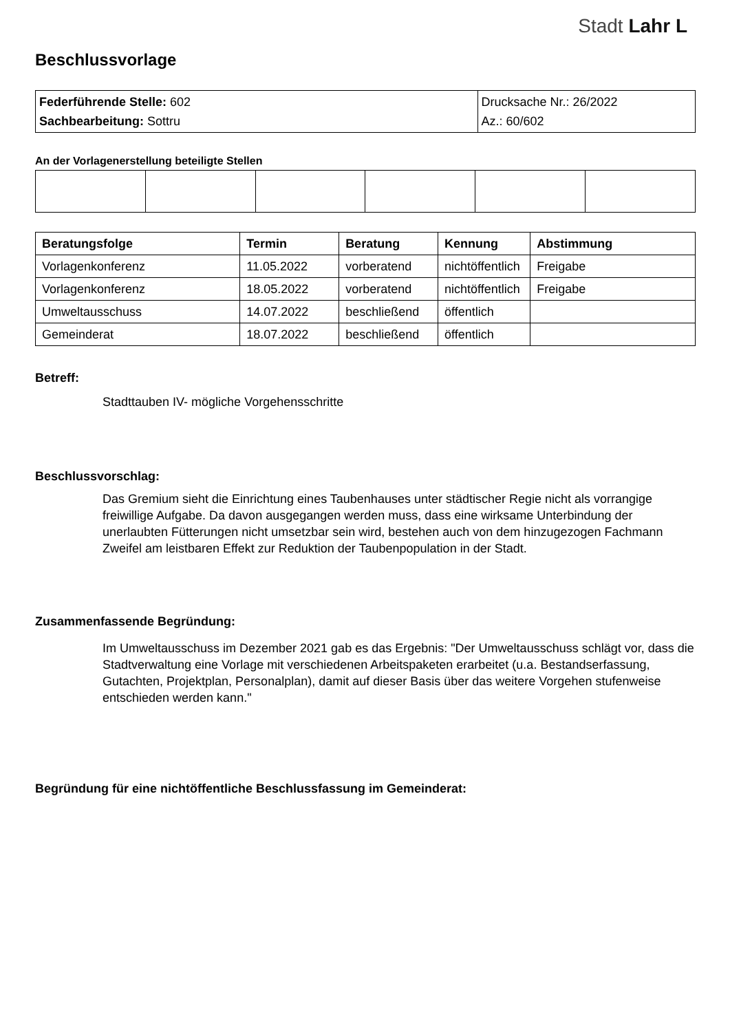Stadt Lahr L
Beschlussvorlage
| Federführende Stelle: 602 Sachbearbeitung: Sottru | Drucksache Nr.: 26/2022 Az.: 60/602 |
An der Vorlagenerstellung beteiligte Stellen
| Beratungsfolge | Termin | Beratung | Kennung | Abstimmung |
| --- | --- | --- | --- | --- |
| Vorlagenkonferenz | 11.05.2022 | vorberatend | nichtöffentlich | Freigabe |
| Vorlagenkonferenz | 18.05.2022 | vorberatend | nichtöffentlich | Freigabe |
| Umweltausschuss | 14.07.2022 | beschließend | öffentlich | |
| Gemeinderat | 18.07.2022 | beschließend | öffentlich | |
Betreff:
Stadttauben IV- mögliche Vorgehensschritte
Beschlussvorschlag:
Das Gremium sieht die Einrichtung eines Taubenhauses unter städtischer Regie nicht als vorrangige freiwillige Aufgabe. Da davon ausgegangen werden muss, dass eine wirksame Unterbindung der unerlaubten Fütterungen nicht umsetzbar sein wird, bestehen auch von dem hinzugezogen Fachmann Zweifel am leistbaren Effekt zur Reduktion der Taubenpopulation in der Stadt.
Zusammenfassende Begründung:
Im Umweltausschuss im Dezember 2021 gab es das Ergebnis: "Der Umweltausschuss schlägt vor, dass die Stadtverwaltung eine Vorlage mit verschiedenen Arbeitspaketen erarbeitet (u.a. Bestandserfassung, Gutachten, Projektplan, Personalplan), damit auf dieser Basis über das weitere Vorgehen stufenweise entschieden werden kann."
Begründung für eine nichtöffentliche Beschlussfassung im Gemeinderat: